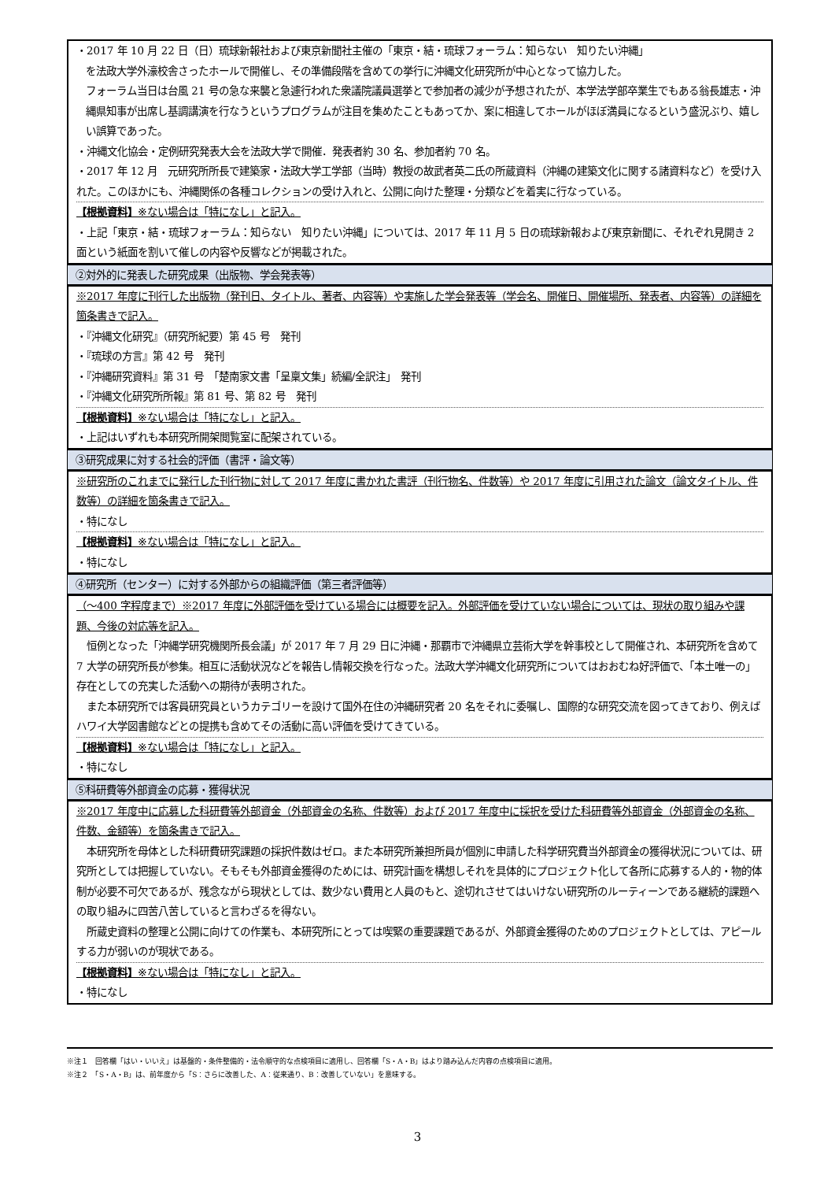・2017 年 10 月 22 日（日）琉球新報社および東京新聞社主催の「東京・結・琉球フォーラム：知らない　知りたい沖縄」
を法政大学外濠校舎さったホールで開催し、その準備段階を含めての挙行に沖縄文化研究所が中心となって協力した。
フォーラム当日は台風 21 号の急な来襲と急遽行われた衆議院議員選挙とで参加者の減少が予想されたが、本学法学部卒業生でもある翁長雄志・沖縄県知事が出席し基調講演を行なうというプログラムが注目を集めたこともあってか、案に相違してホールがほぼ満員になるという盛況ぶり、嬉しい誤算であった。
・沖縄文化協会・定例研究発表大会を法政大学で開催．発表者約 30 名、参加者約 70 名。
・2017 年 12 月　元研究所所長で建築家・法政大学工学部（当時）教授の故武者英二氏の所蔵資料（沖縄の建築文化に関する諸資料など）を受け入れた。このほかにも、沖縄関係の各種コレクションの受け入れと、公開に向けた整理・分類などを着実に行なっている。
【根拠資料】※ない場合は「特になし」と記入。
・上記「東京・結・琉球フォーラム：知らない　知りたい沖縄」については、2017 年 11 月 5 日の琉球新報および東京新聞に、それぞれ見開き 2 面という紙面を割いて催しの内容や反響などが掲載された。
②対外的に発表した研究成果（出版物、学会発表等）
※2017 年度に刊行した出版物（発刊日、タイトル、著者、内容等）や実施した学会発表等（学会名、開催日、開催場所、発表者、内容等）の詳細を箇条書きで記入。
・『沖縄文化研究』（研究所紀要）第 45 号　発刊
・『琉球の方言』第 42 号　発刊
・『沖縄研究資料』第 31 号　「楚南家文書「呈稟文集」続編/全訳注」　発刊
・『沖縄文化研究所所報』第 81 号、第 82 号　発刊
【根拠資料】※ない場合は「特になし」と記入。
・上記はいずれも本研究所開架閲覧室に配架されている。
③研究成果に対する社会的評価（書評・論文等）
※研究所のこれまでに発行した刊行物に対して 2017 年度に書かれた書評（刊行物名、件数等）や 2017 年度に引用された論文（論文タイトル、件数等）の詳細を箇条書きで記入。
・特になし
【根拠資料】※ない場合は「特になし」と記入。
・特になし
④研究所（センター）に対する外部からの組織評価（第三者評価等）
（～400 字程度まで）※2017 年度に外部評価を受けている場合には概要を記入。外部評価を受けていない場合については、現状の取り組みや課題、今後の対応等を記入。
　恒例となった「沖縄学研究機関所長会議」が 2017 年 7 月 29 日に沖縄・那覇市で沖縄県立芸術大学を幹事校として開催され、本研究所を含めて 7 大学の研究所長が参集。相互に活動状況などを報告し情報交換を行なった。法政大学沖縄文化研究所についてはおおむね好評価で、「本土唯一の」存在としての充実した活動への期待が表明された。
　また本研究所では客員研究員というカテゴリーを設けて国外在住の沖縄研究者 20 名をそれに委嘱し、国際的な研究交流を図ってきており、例えばハワイ大学図書館などとの提携も含めてその活動に高い評価を受けてきている。
【根拠資料】※ない場合は「特になし」と記入。
・特になし
⑤科研費等外部資金の応募・獲得状況
※2017 年度中に応募した科研費等外部資金（外部資金の名称、件数等）および 2017 年度中に採択を受けた科研費等外部資金（外部資金の名称、件数、金額等）を箇条書きで記入。
　本研究所を母体とした科研費研究課題の採択件数はゼロ。また本研究所兼担所員が個別に申請した科学研究費当外部資金の獲得状況については、研究所としては把握していない。そもそも外部資金獲得のためには、研究計画を構想しそれを具体的にプロジェクト化して各所に応募する人的・物的体制が必要不可欠であるが、残念ながら現状としては、数少ない費用と人員のもと、途切れさせてはいけない研究所のルーティーンである継続的課題への取り組みに四苦八苦していると言わざるを得ない。
　所蔵史資料の整理と公開に向けての作業も、本研究所にとっては喫緊の重要課題であるが、外部資金獲得のためのプロジェクトとしては、アピールする力が弱いのが現状である。
【根拠資料】※ない場合は「特になし」と記入。
・特になし
※注１　回答欄「はい・いいえ」は基盤的・条件整備的・法令順守的な点検項目に適用し、回答欄「S・A・B」はより踏み込んだ内容の点検項目に適用。
※注２　「S・A・B」は、前年度から「S：さらに改善した、A：従来通り、B：改善していない」を意味する。
3